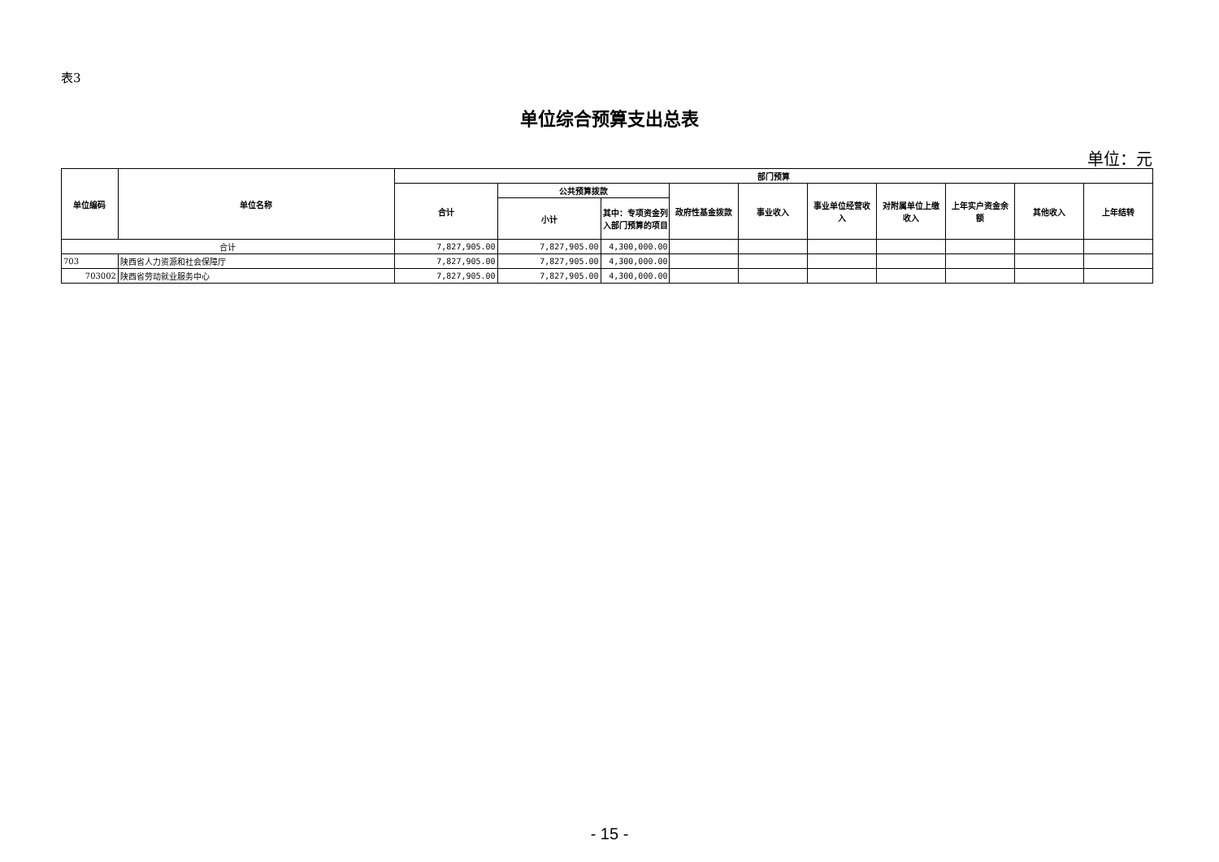表3
单位综合预算支出总表
单位：元
| 单位编码 | 单位名称 | 部门预算 | | | | | | | | | |
| --- | --- | --- | --- | --- | --- | --- | --- | --- | --- | --- | --- |
| | | 合计 | 公共预算拨款 | | 政府性基金拨款 | 事业收入 | 事业单位经营收入 | 对附属单位上缴收入 | 上年实户资金余额 | 其他收入 | 上年结转 |
| | | | 小计 | 其中：专项资金列入部门预算的项目 | | | | | | | |
| 合计 | | 7,827,905.00 | 7,827,905.00 | 4,300,000.00 | | | | | | | |
| 703 | 陕西省人力资源和社会保障厅 | 7,827,905.00 | 7,827,905.00 | 4,300,000.00 | | | | | | | |
| 703002 | 陕西省劳动就业服务中心 | 7,827,905.00 | 7,827,905.00 | 4,300,000.00 | | | | | | | |
- 15 -